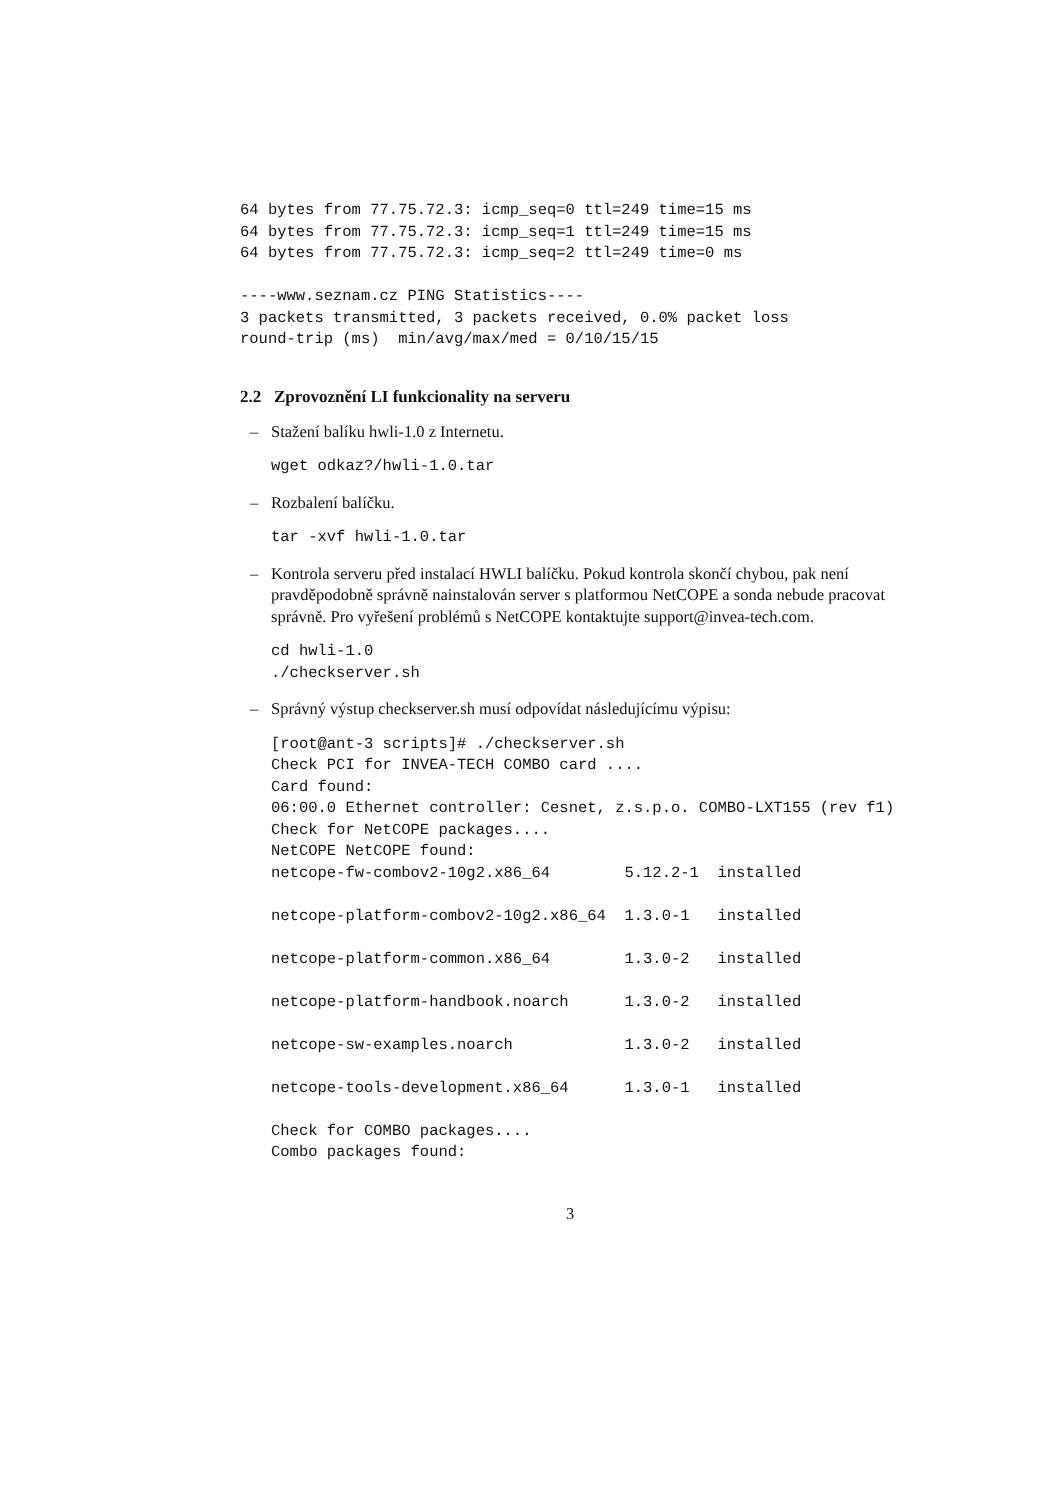64 bytes from 77.75.72.3: icmp_seq=0 ttl=249 time=15 ms
64 bytes from 77.75.72.3: icmp_seq=1 ttl=249 time=15 ms
64 bytes from 77.75.72.3: icmp_seq=2 ttl=249 time=0 ms

----www.seznam.cz PING Statistics----
3 packets transmitted, 3 packets received, 0.0% packet loss
round-trip (ms)  min/avg/max/med = 0/10/15/15
2.2 Zprovoznění LI funkcionality na serveru
– Stažení balíku hwli-1.0 z Internetu.
wget odkaz?/hwli-1.0.tar
– Rozbalení balíčku.
tar -xvf hwli-1.0.tar
– Kontrola serveru před instalací HWLI balíčku. Pokud kontrola skončí chybou, pak není pravděpodobně správně nainstalován server s platformou NetCOPE a sonda nebude pracovat správně. Pro vyřešení problémů s NetCOPE kontaktujte support@invea-tech.com.
cd hwli-1.0
./checkserver.sh
– Správný výstup checkserver.sh musí odpovídat následujícímu výpisu:
[root@ant-3 scripts]# ./checkserver.sh
Check PCI for INVEA-TECH COMBO card ....
Card found:
06:00.0 Ethernet controller: Cesnet, z.s.p.o. COMBO-LXT155 (rev f1)
Check for NetCOPE packages....
NetCOPE NetCOPE found:
netcope-fw-combov2-10g2.x86_64        5.12.2-1  installed

netcope-platform-combov2-10g2.x86_64  1.3.0-1   installed

netcope-platform-common.x86_64        1.3.0-2   installed

netcope-platform-handbook.noarch      1.3.0-2   installed

netcope-sw-examples.noarch            1.3.0-2   installed

netcope-tools-development.x86_64      1.3.0-1   installed

Check for COMBO packages....
Combo packages found:
3